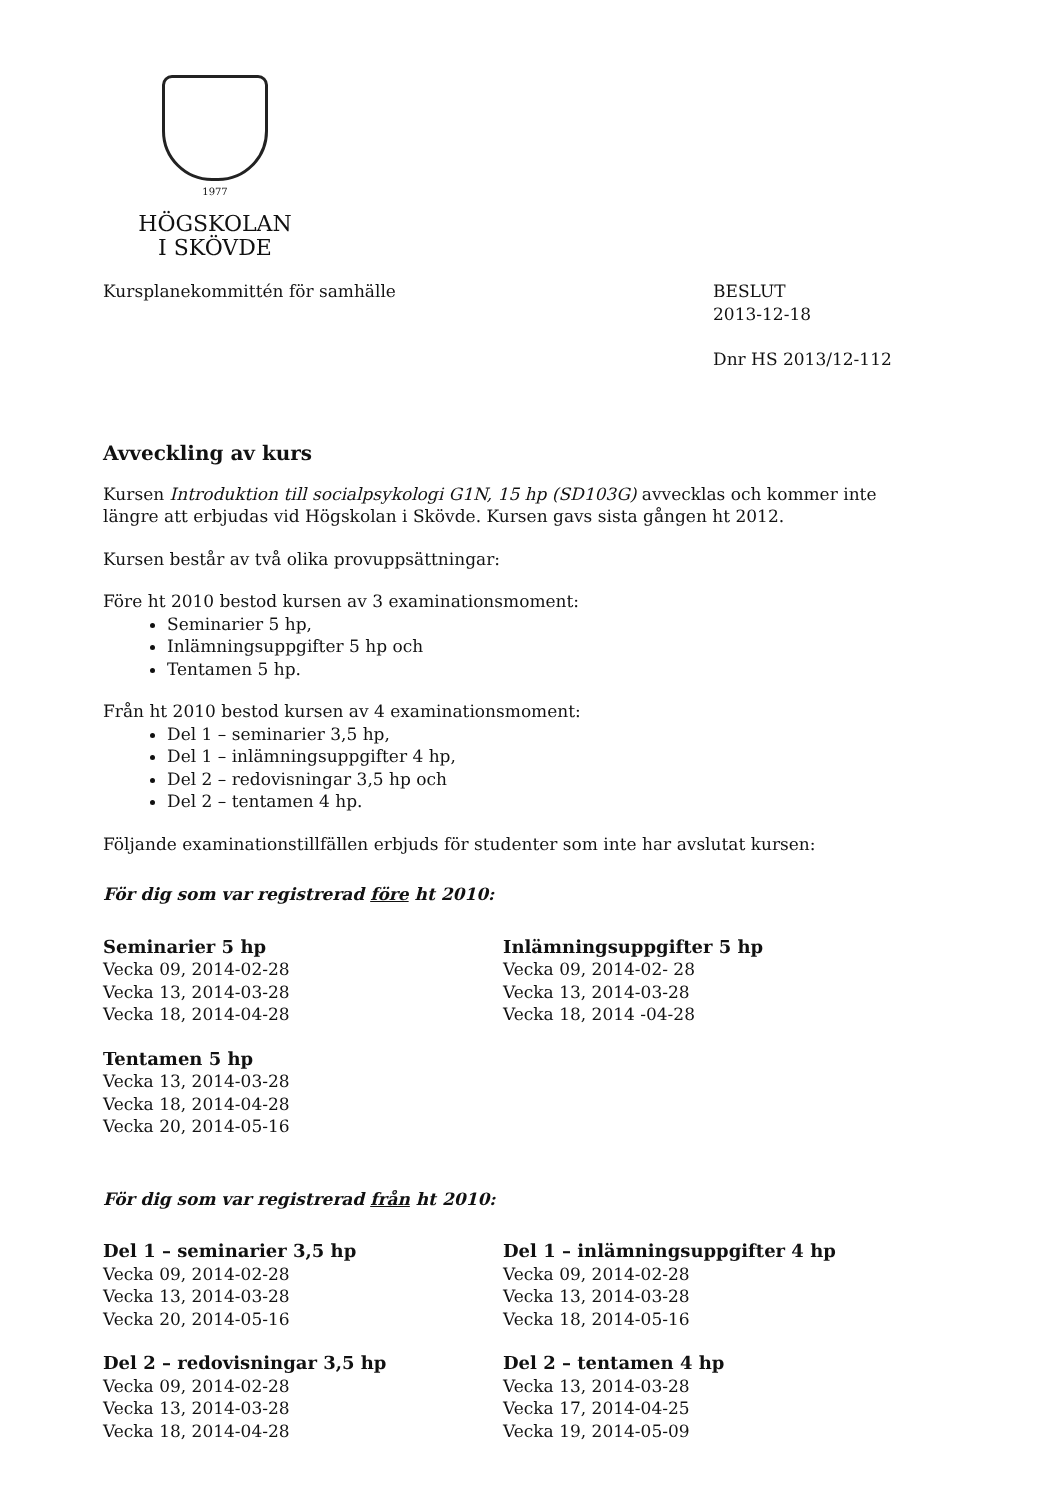1977
HÖGSKOLAN
I SKÖVDE
Kursplanekommittén för samhälle
BESLUT
2013-12-18
Dnr HS 2013/12-112
Avveckling av kurs
Kursen Introduktion till socialpsykologi G1N, 15 hp (SD103G) avvecklas och kommer inte längre att erbjudas vid Högskolan i Skövde. Kursen gavs sista gången ht 2012.
Kursen består av två olika provuppsättningar:
Före ht 2010 bestod kursen av 3 examinationsmoment:
Seminarier 5 hp,
Inlämningsuppgifter 5 hp och
Tentamen 5 hp.
Från ht 2010 bestod kursen av 4 examinationsmoment:
Del 1 – seminarier 3,5 hp,
Del 1 – inlämningsuppgifter 4 hp,
Del 2 – redovisningar 3,5 hp och
Del 2 – tentamen 4 hp.
Följande examinationstillfällen erbjuds för studenter som inte har avslutat kursen:
För dig som var registrerad före ht 2010:
Seminarier 5 hp
Vecka 09, 2014-02-28
Vecka 13, 2014-03-28
Vecka 18, 2014-04-28
Tentamen 5 hp
Vecka 13, 2014-03-28
Vecka 18, 2014-04-28
Vecka 20, 2014-05-16
Inlämningsuppgifter 5 hp
Vecka 09, 2014-02- 28
Vecka 13, 2014-03-28
Vecka 18, 2014 -04-28
För dig som var registrerad från ht 2010:
Del 1 – seminarier 3,5 hp
Vecka 09, 2014-02-28
Vecka 13, 2014-03-28
Vecka 20, 2014-05-16
Del 2 – redovisningar 3,5 hp
Vecka 09, 2014-02-28
Vecka 13, 2014-03-28
Vecka 18, 2014-04-28
Del 1 – inlämningsuppgifter 4 hp
Vecka 09, 2014-02-28
Vecka 13, 2014-03-28
Vecka 18, 2014-05-16
Del 2 – tentamen 4 hp
Vecka 13, 2014-03-28
Vecka 17, 2014-04-25
Vecka 19, 2014-05-09